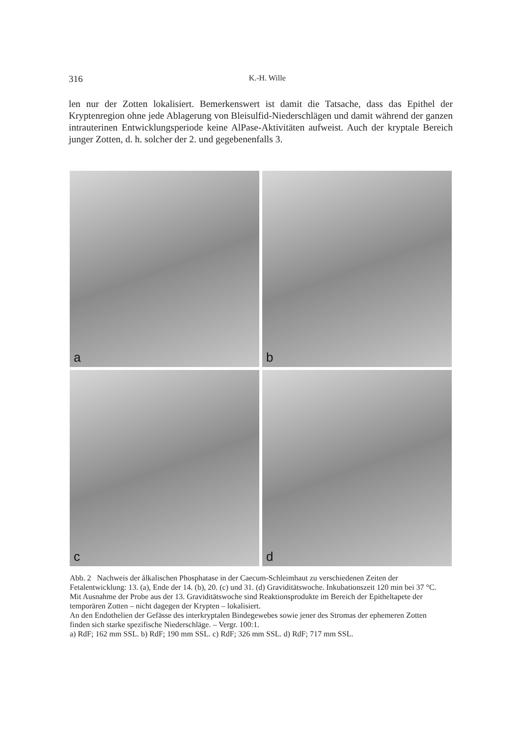316 K.-H. Wille
len nur der Zotten lokalisiert. Bemerkenswert ist damit die Tatsache, dass das Epithel der Kryptenregion ohne jede Ablagerung von Bleisulfid-Niederschlägen und damit während der ganzen intrauterinen Entwicklungsperiode keine AlPase-Aktivitäten aufweist. Auch der kryptale Bereich junger Zotten, d. h. solcher der 2. und gegebenenfalls 3.
a
b
c
d
Abb. 2 Nachweis der ålkalischen Phosphatase in der Caecum-Schleimhaut zu verschiedenen Zeiten der Fetalentwicklung: 13. (a), Ende der 14. (b), 20. (c) und 31. (d) Graviditätswoche. Inkubationszeit 120 min bei 37 °C.
Mit Ausnahme der Probe aus der 13. Graviditätswoche sind Reaktionsprodukte im Bereich der Epitheltapete der temporären Zotten – nicht dagegen der Krypten – lokalisiert.
An den Endothelien der Gefässe des interkryptalen Bindegewebes sowie jener des Stromas der ephemeren Zotten finden sich starke spezifische Niederschläge. – Vergr. 100:1.
a) RdF; 162 mm SSL. b) RdF; 190 mm SSL. c) RdF; 326 mm SSL. d) RdF; 717 mm SSL.